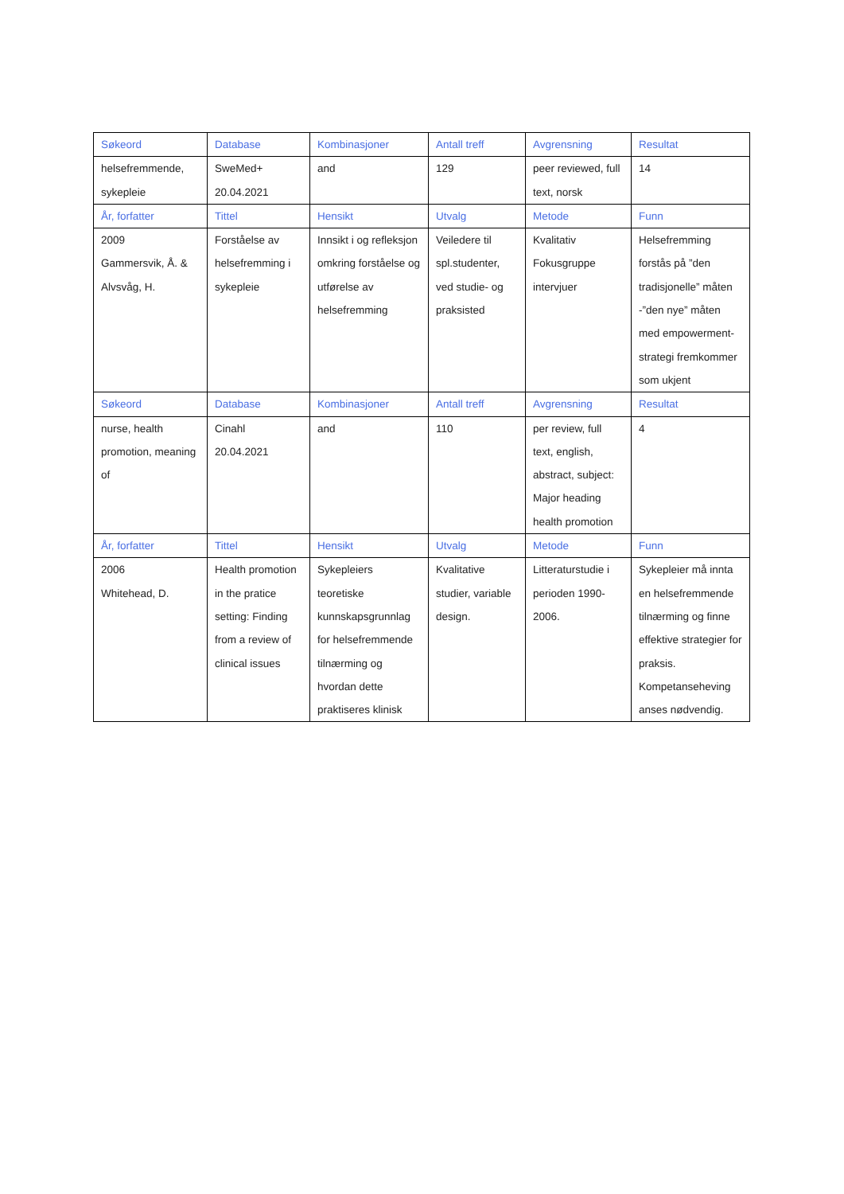| Søkeord | Database | Kombinasjoner | Antall treff | Avgrensning | Resultat |
| --- | --- | --- | --- | --- | --- |
| helsefremmende, sykepleie | SweMed+ 20.04.2021 | and | 129 | peer reviewed, full text, norsk | 14 |
| År, forfatter | Tittel | Hensikt | Utvalg | Metode | Funn |
| 2009 Gammersvik, Å. & Alvsvåg, H. | Forståelse av helsefremming i sykepleie | Innsikt i og refleksjon omkring forståelse og utførelse av helsefremming | Veiledere til spl.studenter, ved studie- og praksisted | Kvalitativ Fokusgruppe intervjuer | Helsefremming forstås på ”den tradisjonelle” måten -”den nye” måten med empowerment-strategi fremkommer som ukjent |
| Søkeord | Database | Kombinasjoner | Antall treff | Avgrensning | Resultat |
| nurse, health promotion, meaning of | Cinahl 20.04.2021 | and | 110 | per review, full text, english, abstract, subject: Major heading health promotion | 4 |
| År, forfatter | Tittel | Hensikt | Utvalg | Metode | Funn |
| 2006 Whitehead, D. | Health promotion in the pratice setting: Finding from a review of clinical issues | Sykepleiers teoretiske kunnskapsgrunnlag for helsefremmende tilnærming og hvordan dette praktiseres klinisk | Kvalitative studier, variable design. | Litteraturstudie i perioden 1990-2006. | Sykepleier må innta en helsefremmende tilnærming og finne effektive strategier for praksis. Kompetanseheving anses nødvendig. |